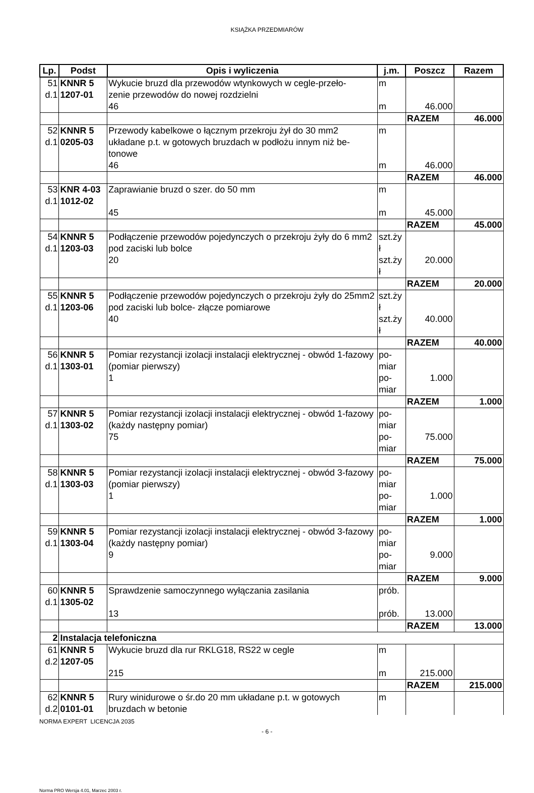KSIĄŻKA PRZEDMIARÓW
| Lp. | Podst | Opis i wyliczenia | j.m. | Poszcz | Razem |
| --- | --- | --- | --- | --- | --- |
| 51 d.1 | KNNR 5 1207-01 | Wykucie bruzd dla przewodów wtynkowych w cegle-przeło- zenie przewodów do nowej rozdzielni 46 | m m | 46.000 | |
| | | | | RAZEM | 46.000 |
| 52 d.1 | KNNR 5 0205-03 | Przewody kabelkowe o łącznym przekroju żył do 30 mm2 układane p.t. w gotowych bruzdach w podłożu innym niż be-tonowe 46 | m m | 46.000 | |
| | | | | RAZEM | 46.000 |
| 53 d.1 | KNR 4-03 1012-02 | Zaprawianie bruzd o szer. do 50 mm 45 | m m | 45.000 | |
| | | | | RAZEM | 45.000 |
| 54 d.1 | KNNR 5 1203-03 | Podłączenie przewodów pojedynczych o przekroju żyły do 6 mm2 pod zaciski lub bolce 20 | szt.ży ł szt.ży ł | 20.000 | |
| | | | | RAZEM | 20.000 |
| 55 d.1 | KNNR 5 1203-06 | Podłączenie przewodów pojedynczych o przekroju żyły do 25mm2 pod zaciski lub bolce- złącze pomiarowe 40 | szt.ży ł szt.ży ł | 40.000 | |
| | | | | RAZEM | 40.000 |
| 56 d.1 | KNNR 5 1303-01 | Pomiar rezystancji izolacji instalacji elektrycznej - obwód 1-fazowy (pomiar pierwszy) 1 | po- miar po- miar | 1.000 | |
| | | | | RAZEM | 1.000 |
| 57 d.1 | KNNR 5 1303-02 | Pomiar rezystancji izolacji instalacji elektrycznej - obwód 1-fazowy (każdy następny pomiar) 75 | po- miar po- miar | 75.000 | |
| | | | | RAZEM | 75.000 |
| 58 d.1 | KNNR 5 1303-03 | Pomiar rezystancji izolacji instalacji elektrycznej - obwód 3-fazowy (pomiar pierwszy) 1 | po- miar po- miar | 1.000 | |
| | | | | RAZEM | 1.000 |
| 59 d.1 | KNNR 5 1303-04 | Pomiar rezystancji izolacji instalacji elektrycznej - obwód 3-fazowy (każdy następny pomiar) 9 | po- miar po- miar | 9.000 | |
| | | | | RAZEM | 9.000 |
| 60 d.1 | KNNR 5 1305-02 | Sprawdzenie samoczynnego wyłączania zasilania 13 | prób. prób. | 13.000 | |
| | | | | RAZEM | 13.000 |
| 2 | Instalacja telefoniczna | | | | |
| 61 d.2 | KNNR 5 1207-05 | Wykucie bruzd dla rur RKLG18, RS22 w cegle 215 | m m | 215.000 | |
| | | | | RAZEM | 215.000 |
| 62 d.2 | KNNR 5 0101-01 | Rury winidurowe o śr.do 20 mm układane p.t. w gotowych bruzdach w betonie | m | | |
NORMA EXPERT LICENCJA 2035
- 6 -
Norma PRO Wersja 4.01, Marzec 2003 r.